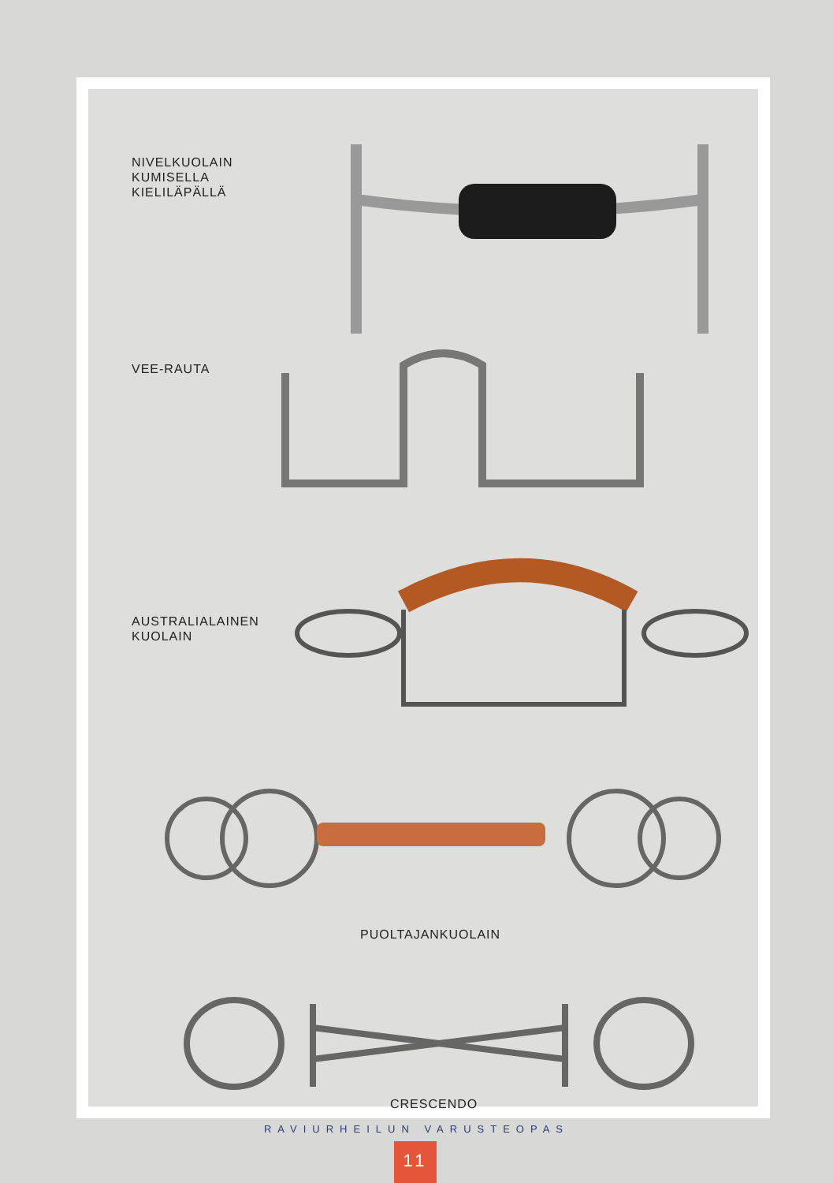NIVELKUOLAIN
KUMISELLA
KIELILÄPÄLLÄ
VEE-RAUTA
AUSTRALIALAINEN
KUOLAIN
PUOLTAJANKUOLAIN
CRESCENDO
RAVIURHEILUN VARUSTEOPAS
11